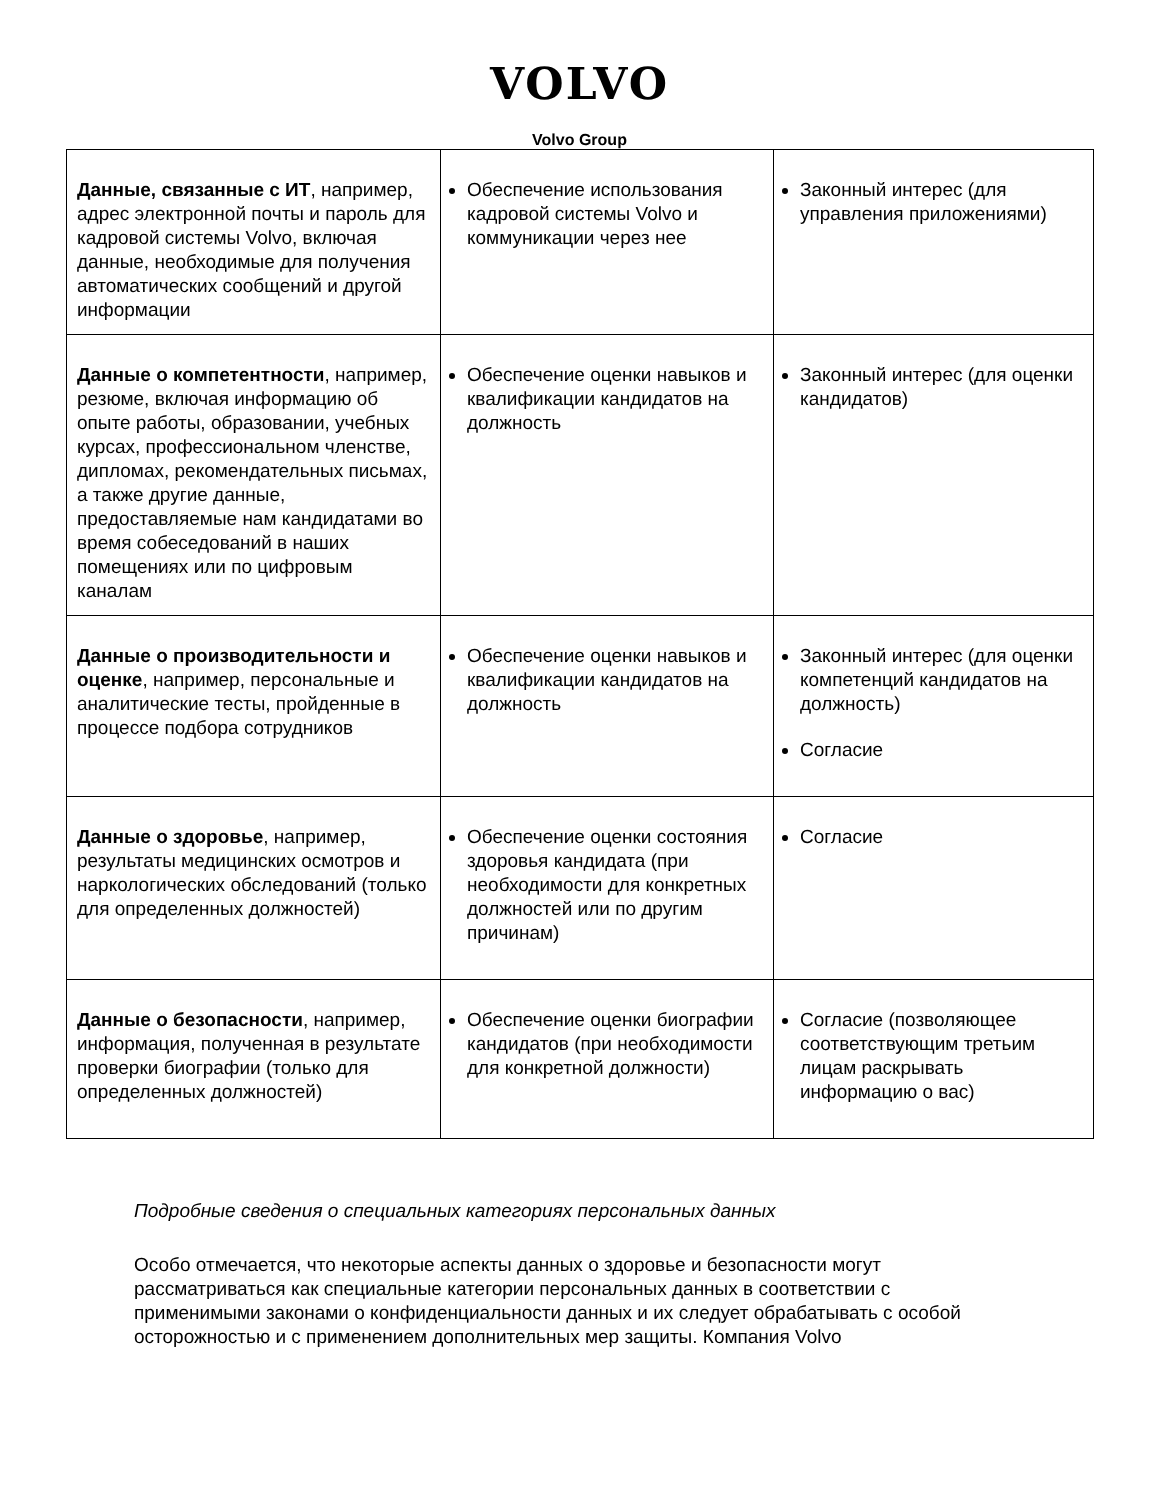VOLVO
Volvo Group
| Данные, связанные с ИТ , например, адрес электронной почты и пароль для кадровой системы Volvo, включая данные, необходимые для получения автоматических сообщений и другой информации | Обеспечение использования кадровой системы Volvo и коммуникации через нее | Законный интерес (для управления приложениями) |
| Данные о компетентности , например, резюме, включая информацию об опыте работы, образовании, учебных курсах, профессиональном членстве, дипломах, рекомендательных письмах, а также другие данные, предоставляемые нам кандидатами во время собеседований в наших помещениях или по цифровым каналам | Обеспечение оценки навыков и квалификации кандидатов на должность | Законный интерес (для оценки кандидатов) |
| Данные о производительности и оценке , например, персональные и аналитические тесты, пройденные в процессе подбора сотрудников | Обеспечение оценки навыков и квалификации кандидатов на должность | Законный интерес (для оценки компетенций кандидатов на должность) Согласие |
| Данные о здоровье , например, результаты медицинских осмотров и наркологических обследований (только для определенных должностей) | Обеспечение оценки состояния здоровья кандидата (при необходимости для конкретных должностей или по другим причинам) | Согласие |
| Данные о безопасности , например, информация, полученная в результате проверки биографии (только для определенных должностей) | Обеспечение оценки биографии кандидатов (при необходимости для конкретной должности) | Согласие (позволяющее соответствующим третьим лицам раскрывать информацию о вас) |
Подробные сведения о специальных категориях персональных данных
Особо отмечается, что некоторые аспекты данных о здоровье и безопасности могут рассматриваться как специальные категории персональных данных в соответствии с применимыми законами о конфиденциальности данных и их следует обрабатывать с особой осторожностью и с применением дополнительных мер защиты. Компания Volvo